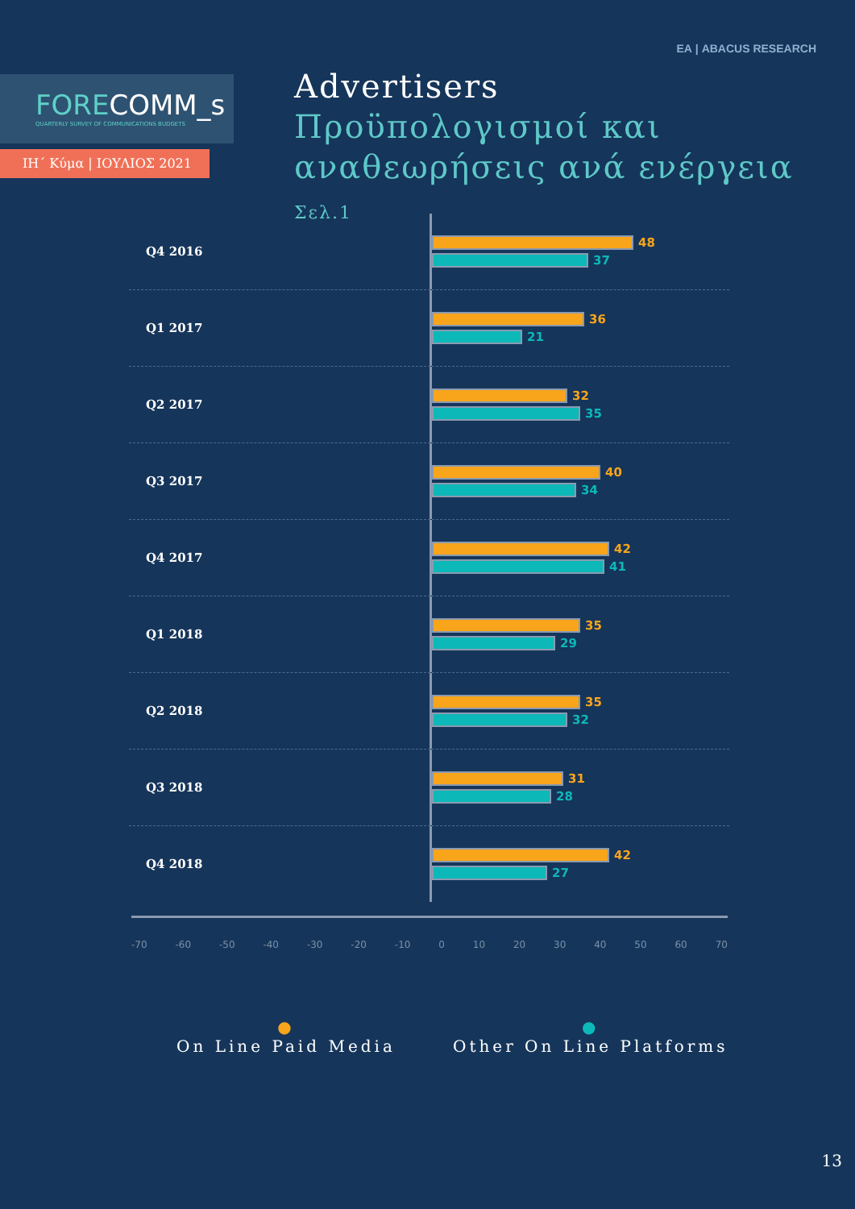FORECOMM_s
QUARTERLY SURVEY OF COMMUNICATIONS BUDGETS
ΙΗ΄ Κύμα | ΙΟΥΛΙΟΣ 2021
ΕΑ | ABACUS RESEARCH
Advertisers
Προϋπολογισμοί και
αναθεωρήσεις ανά ενέργεια Σελ.1
Q4 2016
48
37
Q1 2017
36
21
Q2 2017
32
35
Q3 2017
40
34
Q4 2017
42
41
Q1 2018
35
29
Q2 2018
35
32
Q3 2018
31
28
Q4 2018
42
27
-70 -60 -50 -40 -30 -20 -10 0 10 20 30 40 50 60 70
●
On Line Paid Media
●
Other On Line Platforms
13